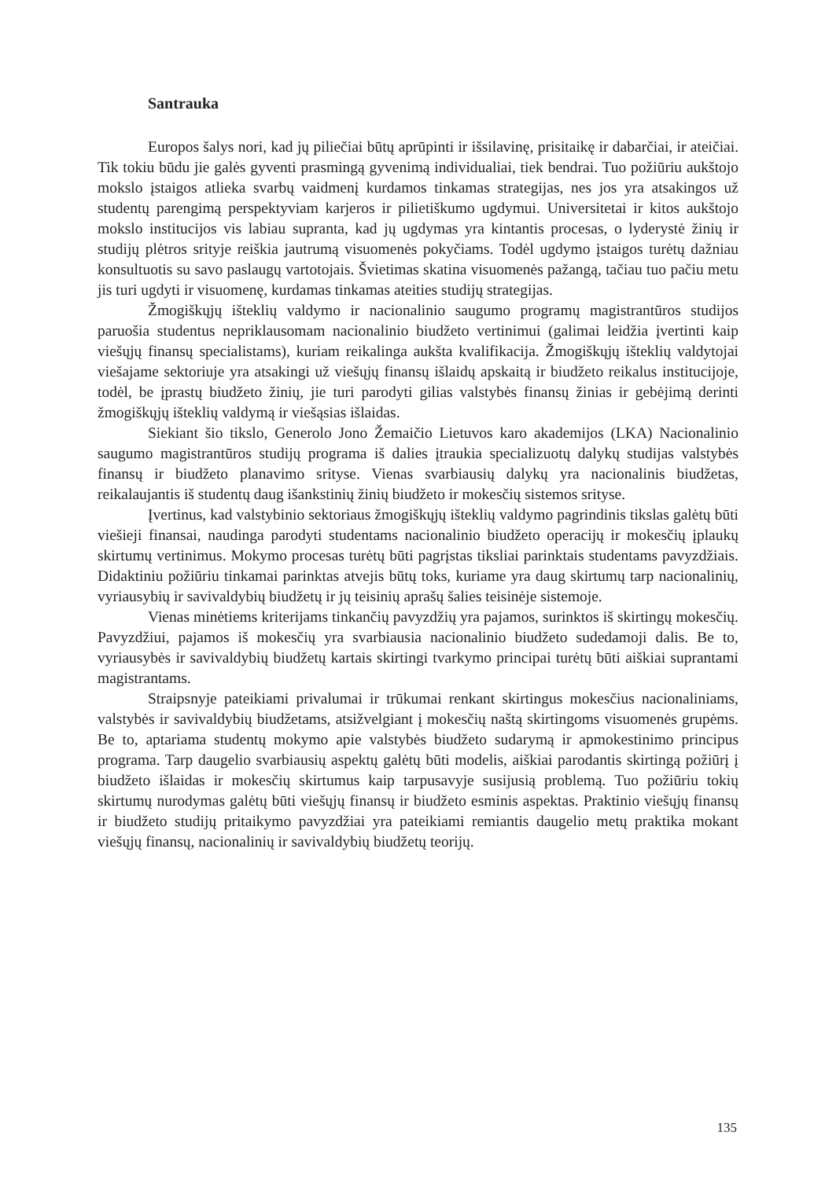Santrauka
Europos šalys nori, kad jų piliečiai būtų aprūpinti ir išsilavinę, prisitaikę ir dabarčiai, ir ateičiai. Tik tokiu būdu jie galės gyventi prasmingą gyvenimą individualiai, tiek bendrai. Tuo požiūriu aukštojo mokslo įstaigos atlieka svarbų vaidmenį kurdamos tinkamas strategijas, nes jos yra atsakingos už studentų parengimą perspektyviam karjeros ir pilietiškumo ugdymui. Universitetai ir kitos aukštojo mokslo institucijos vis labiau supranta, kad jų ugdymas yra kintantis procesas, o lyderystė žinių ir studijų plėtros srityje reiškia jautrumą visuomenės pokyčiams. Todėl ugdymo įstaigos turėtų dažniau konsultuotis su savo paslaugų vartotojais. Švietimas skatina visuomenės pažangą, tačiau tuo pačiu metu jis turi ugdyti ir visuomenę, kurdamas tinkamas ateities studijų strategijas.
Žmogiškųjų išteklių valdymo ir nacionalinio saugumo programų magistrantūros studijos paruošia studentus nepriklausomam nacionalinio biudžeto vertinimui (galimai leidžia įvertinti kaip viešųjų finansų specialistams), kuriam reikalinga aukšta kvalifikacija. Žmogiškųjų išteklių valdytojai viešajame sektoriuje yra atsakingi už viešųjų finansų išlaidų apskaitą ir biudžeto reikalus institucijoje, todėl, be įprastų biudžeto žinių, jie turi parodyti gilias valstybės finansų žinias ir gebėjimą derinti žmogiškųjų išteklių valdymą ir viešąsias išlaidas.
Siekiant šio tikslo, Generolo Jono Žemaičio Lietuvos karo akademijos (LKA) Nacionalinio saugumo magistrantūros studijų programa iš dalies įtraukia specializuotų dalykų studijas valstybės finansų ir biudžeto planavimo srityse. Vienas svarbiausių dalykų yra nacionalinis biudžetas, reikalaujantis iš studentų daug išankstinių žinių biudžeto ir mokesčių sistemos srityse.
Įvertinus, kad valstybinio sektoriaus žmogiškųjų išteklių valdymo pagrindinis tikslas galėtų būti viešieji finansai, naudinga parodyti studentams nacionalinio biudžeto operacijų ir mokesčių įplaukų skirtumų vertinimus. Mokymo procesas turėtų būti pagrįstas tiksliai parinktais studentams pavyzdžiais. Didaktiniu požiūriu tinkamai parinktas atvejis būtų toks, kuriame yra daug skirtumų tarp nacionalinių, vyriausybių ir savivaldybių biudžetų ir jų teisinių aprašų šalies teisinėje sistemoje.
Vienas minėtiems kriterijams tinkančių pavyzdžių yra pajamos, surinktos iš skirtingų mokesčių. Pavyzdžiui, pajamos iš mokesčių yra svarbiausia nacionalinio biudžeto sudedamoji dalis. Be to, vyriausybės ir savivaldybių biudžetų kartais skirtingi tvarkymo principai turėtų būti aiškiai suprantami magistrantams.
Straipsnyje pateikiami privalumai ir trūkumai renkant skirtingus mokesčius nacionaliniams, valstybės ir savivaldybių biudžetams, atsižvelgiant į mokesčių naštą skirtingoms visuomenės grupėms. Be to, aptariama studentų mokymo apie valstybės biudžeto sudarymą ir apmokestinimo principus programa. Tarp daugelio svarbiausių aspektų galėtų būti modelis, aiškiai parodantis skirtingą požiūrį į biudžeto išlaidas ir mokesčių skirtumus kaip tarpusavyje susijusią problemą. Tuo požiūriu tokių skirtumų nurodymas galėtų būti viešųjų finansų ir biudžeto esminis aspektas. Praktinio viešųjų finansų ir biudžeto studijų pritaikymo pavyzdžiai yra pateikiami remiantis daugelio metų praktika mokant viešųjų finansų, nacionalinių ir savivaldybių biudžetų teorijų.
135